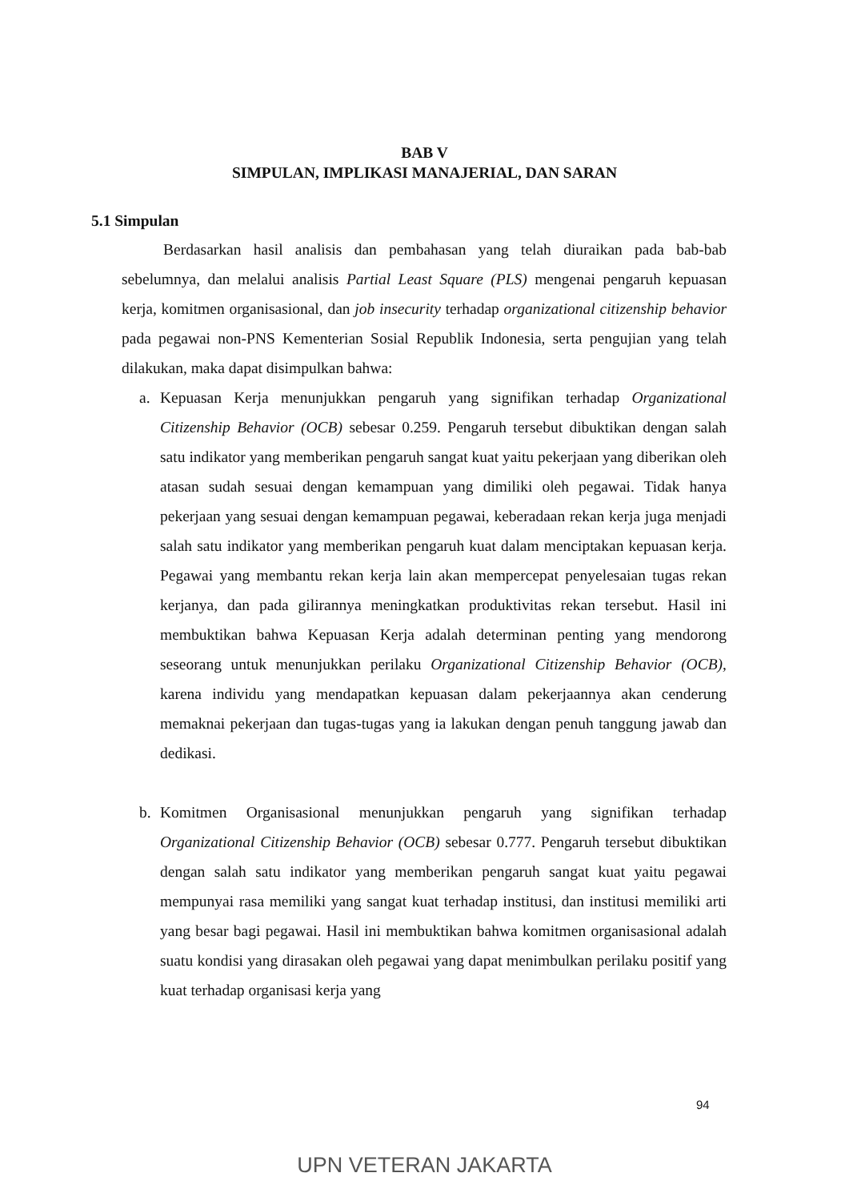BAB V
SIMPULAN, IMPLIKASI MANAJERIAL, DAN SARAN
5.1 Simpulan
Berdasarkan hasil analisis dan pembahasan yang telah diuraikan pada bab-bab sebelumnya, dan melalui analisis Partial Least Square (PLS) mengenai pengaruh kepuasan kerja, komitmen organisasional, dan job insecurity terhadap organizational citizenship behavior pada pegawai non-PNS Kementerian Sosial Republik Indonesia, serta pengujian yang telah dilakukan, maka dapat disimpulkan bahwa:
a. Kepuasan Kerja menunjukkan pengaruh yang signifikan terhadap Organizational Citizenship Behavior (OCB) sebesar 0.259. Pengaruh tersebut dibuktikan dengan salah satu indikator yang memberikan pengaruh sangat kuat yaitu pekerjaan yang diberikan oleh atasan sudah sesuai dengan kemampuan yang dimiliki oleh pegawai. Tidak hanya pekerjaan yang sesuai dengan kemampuan pegawai, keberadaan rekan kerja juga menjadi salah satu indikator yang memberikan pengaruh kuat dalam menciptakan kepuasan kerja. Pegawai yang membantu rekan kerja lain akan mempercepat penyelesaian tugas rekan kerjanya, dan pada gilirannya meningkatkan produktivitas rekan tersebut. Hasil ini membuktikan bahwa Kepuasan Kerja adalah determinan penting yang mendorong seseorang untuk menunjukkan perilaku Organizational Citizenship Behavior (OCB), karena individu yang mendapatkan kepuasan dalam pekerjaannya akan cenderung memaknai pekerjaan dan tugas-tugas yang ia lakukan dengan penuh tanggung jawab dan dedikasi.
b. Komitmen Organisasional menunjukkan pengaruh yang signifikan terhadap Organizational Citizenship Behavior (OCB) sebesar 0.777. Pengaruh tersebut dibuktikan dengan salah satu indikator yang memberikan pengaruh sangat kuat yaitu pegawai mempunyai rasa memiliki yang sangat kuat terhadap institusi, dan institusi memiliki arti yang besar bagi pegawai. Hasil ini membuktikan bahwa komitmen organisasional adalah suatu kondisi yang dirasakan oleh pegawai yang dapat menimbulkan perilaku positif yang kuat terhadap organisasi kerja yang
94
UPN VETERAN JAKARTA